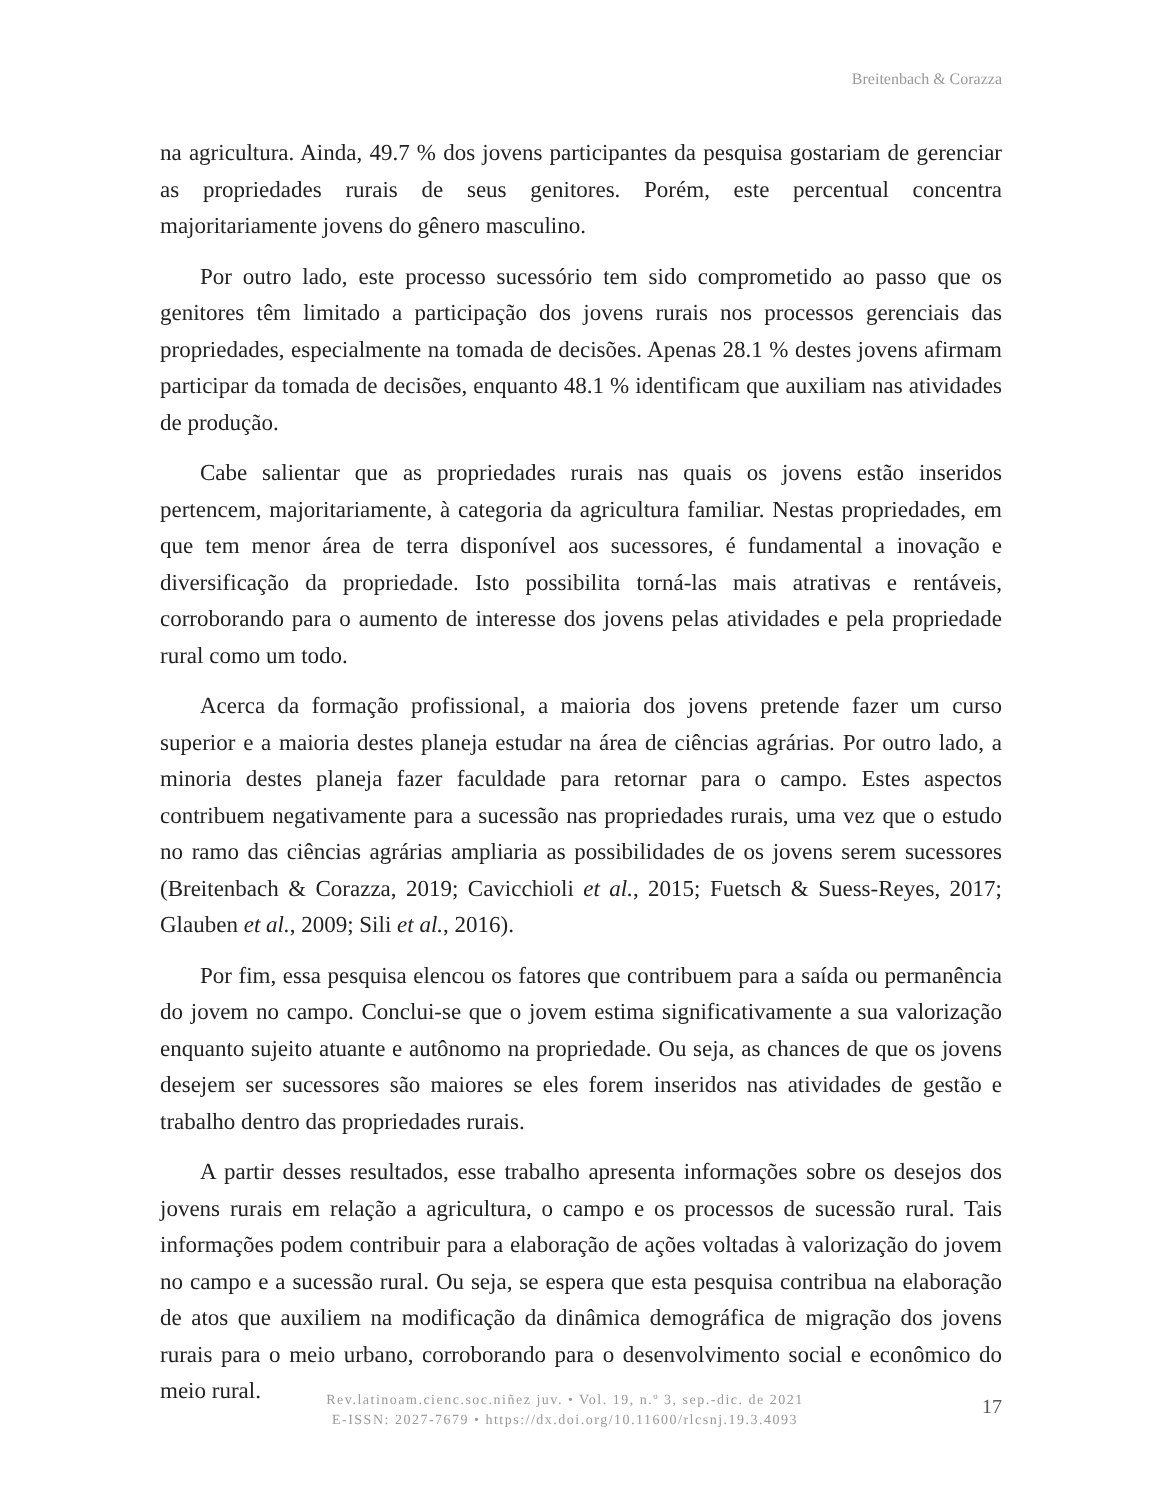Breitenbach & Corazza
na agricultura. Ainda, 49.7 % dos jovens participantes da pesquisa gostariam de gerenciar as propriedades rurais de seus genitores. Porém, este percentual concentra majoritariamente jovens do gênero masculino.
Por outro lado, este processo sucessório tem sido comprometido ao passo que os genitores têm limitado a participação dos jovens rurais nos processos gerenciais das propriedades, especialmente na tomada de decisões. Apenas 28.1 % destes jovens afirmam participar da tomada de decisões, enquanto 48.1 % identificam que auxiliam nas atividades de produção.
Cabe salientar que as propriedades rurais nas quais os jovens estão inseridos pertencem, majoritariamente, à categoria da agricultura familiar. Nestas propriedades, em que tem menor área de terra disponível aos sucessores, é fundamental a inovação e diversificação da propriedade. Isto possibilita torná-las mais atrativas e rentáveis, corroborando para o aumento de interesse dos jovens pelas atividades e pela propriedade rural como um todo.
Acerca da formação profissional, a maioria dos jovens pretende fazer um curso superior e a maioria destes planeja estudar na área de ciências agrárias. Por outro lado, a minoria destes planeja fazer faculdade para retornar para o campo. Estes aspectos contribuem negativamente para a sucessão nas propriedades rurais, uma vez que o estudo no ramo das ciências agrárias ampliaria as possibilidades de os jovens serem sucessores (Breitenbach & Corazza, 2019; Cavicchioli et al., 2015; Fuetsch & Suess-Reyes, 2017; Glauben et al., 2009; Sili et al., 2016).
Por fim, essa pesquisa elencou os fatores que contribuem para a saída ou permanência do jovem no campo. Conclui-se que o jovem estima significativamente a sua valorização enquanto sujeito atuante e autônomo na propriedade. Ou seja, as chances de que os jovens desejem ser sucessores são maiores se eles forem inseridos nas atividades de gestão e trabalho dentro das propriedades rurais.
A partir desses resultados, esse trabalho apresenta informações sobre os desejos dos jovens rurais em relação a agricultura, o campo e os processos de sucessão rural. Tais informações podem contribuir para a elaboração de ações voltadas à valorização do jovem no campo e a sucessão rural. Ou seja, se espera que esta pesquisa contribua na elaboração de atos que auxiliem na modificação da dinâmica demográfica de migração dos jovens rurais para o meio urbano, corroborando para o desenvolvimento social e econômico do meio rural.
Rev.latinoam.cienc.soc.niñez juv. • Vol. 19, n.º 3, sep.-dic. de 2021
E-ISSN: 2027-7679 • https://dx.doi.org/10.11600/rlcsnj.19.3.4093
17